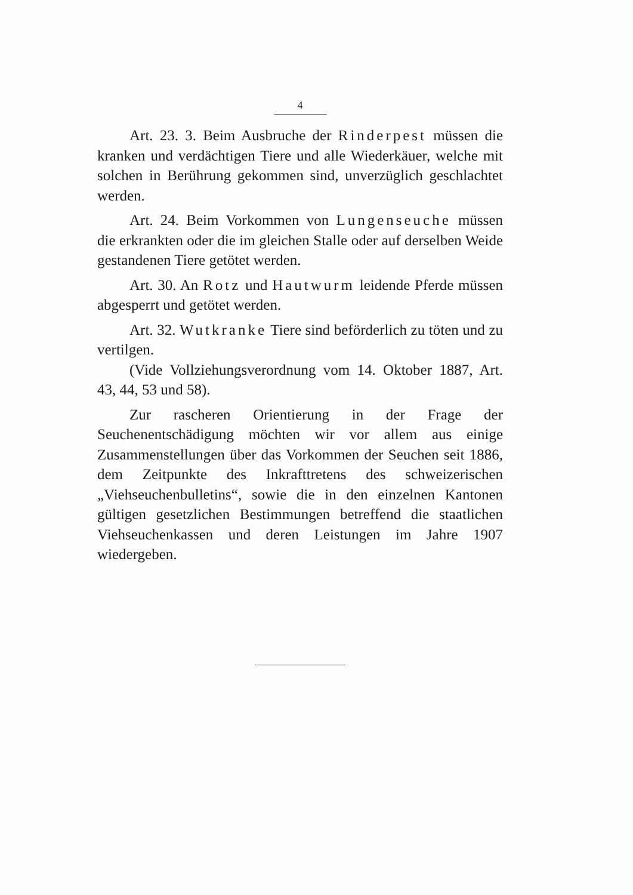4
Art. 23. 3. Beim Ausbruche der Rinderpest müssen die kranken und verdächtigen Tiere und alle Wiederkäuer, welche mit solchen in Berührung gekommen sind, unverzüglich geschlachtet werden.
Art. 24. Beim Vorkommen von Lungenseuche müssen die erkrankten oder die im gleichen Stalle oder auf derselben Weide gestandenen Tiere getötet werden.
Art. 30. An Rotz und Hautwurm leidende Pferde müssen abgesperrt und getötet werden.
Art. 32. Wutkranke Tiere sind beförderlich zu töten und zu vertilgen.
(Vide Vollziehungsverordnung vom 14. Oktober 1887, Art. 43, 44, 53 und 58).
Zur rascheren Orientierung in der Frage der Seuchenentschädigung möchten wir vor allem aus einige Zusammenstellungen über das Vorkommen der Seuchen seit 1886, dem Zeitpunkte des Inkrafttretens des schweizerischen „Viehseuchenbulletins“, sowie die in den einzelnen Kantonen gültigen gesetzlichen Bestimmungen betreffend die staatlichen Viehseuchenkassen und deren Leistungen im Jahre 1907 wiedergeben.